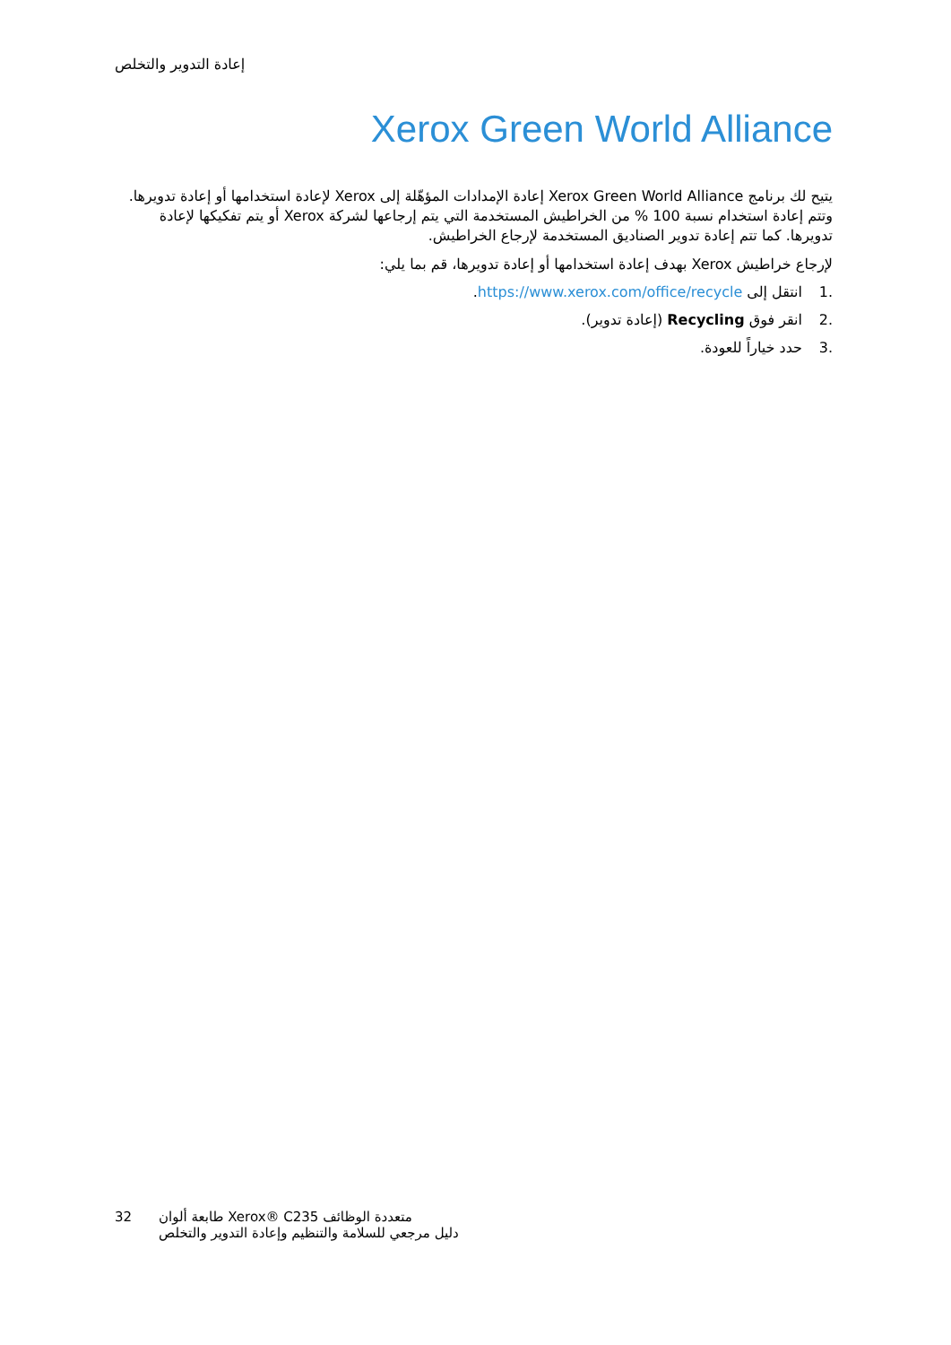إعادة التدوير والتخلص
Xerox Green World Alliance
يتيح لك برنامج Xerox Green World Alliance إعادة الإمدادات المؤهّلة إلى Xerox لإعادة استخدامها أو إعادة تدويرها. وتتم إعادة استخدام نسبة 100 % من الخراطيش المستخدمة التي يتم إرجاعها لشركة Xerox أو يتم تفكيكها لإعادة تدويرها. كما تتم إعادة تدوير الصناديق المستخدمة لإرجاع الخراطيش.
لإرجاع خراطيش Xerox بهدف إعادة استخدامها أو إعادة تدويرها، قم بما يلي:
.1 انتقل إلى https://www.xerox.com/office/recycle.
.2 انقر فوق Recycling (إعادة تدوير).
.3 حدد خياراً للعودة.
32 طابعة ألوان ‎Xerox® C235‎ متعددة الوظائف
دليل مرجعي للسلامة والتنظيم وإعادة التدوير والتخلص